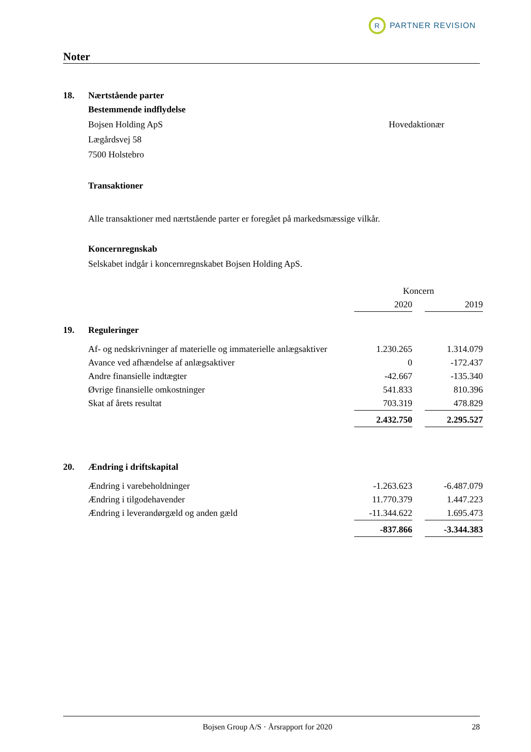R
PARTNER REVISION
Noter
18. Nærtstående parter
Bestemmende indflydelse
Bojsen Holding ApS Hovedaktionær
Lægårdsvej 58
7500 Holstebro
Transaktioner
Alle transaktioner med nærtstående parter er foregået på markedsmæssige vilkår.
Koncernregnskab
Selskabet indgår i koncernregnskabet Bojsen Holding ApS.
| | | Koncern | | |
| | | 2020 | | 2019 |
| 19. | Reguleringer | | | |
| | Af- og nedskrivninger af materielle og immaterielle anlægsaktiver | 1.230.265 | | 1.314.079 |
| | Avance ved afhændelse af anlægsaktiver | 0 | | -172.437 |
| | Andre finansielle indtægter | -42.667 | | -135.340 |
| | Øvrige finansielle omkostninger | 541.833 | | 810.396 |
| | Skat af årets resultat | 703.319 | | 478.829 |
| | | 2.432.750 | | 2.295.527 |
| 20. | Ændring i driftskapital | | | |
| | Ændring i varebeholdninger | -1.263.623 | | -6.487.079 |
| | Ændring i tilgodehavender | 11.770.379 | | 1.447.223 |
| | Ændring i leverandørgæld og anden gæld | -11.344.622 | | 1.695.473 |
| | | -837.866 | | -3.344.383 |
Bojsen Group A/S · Årsrapport for 2020 28